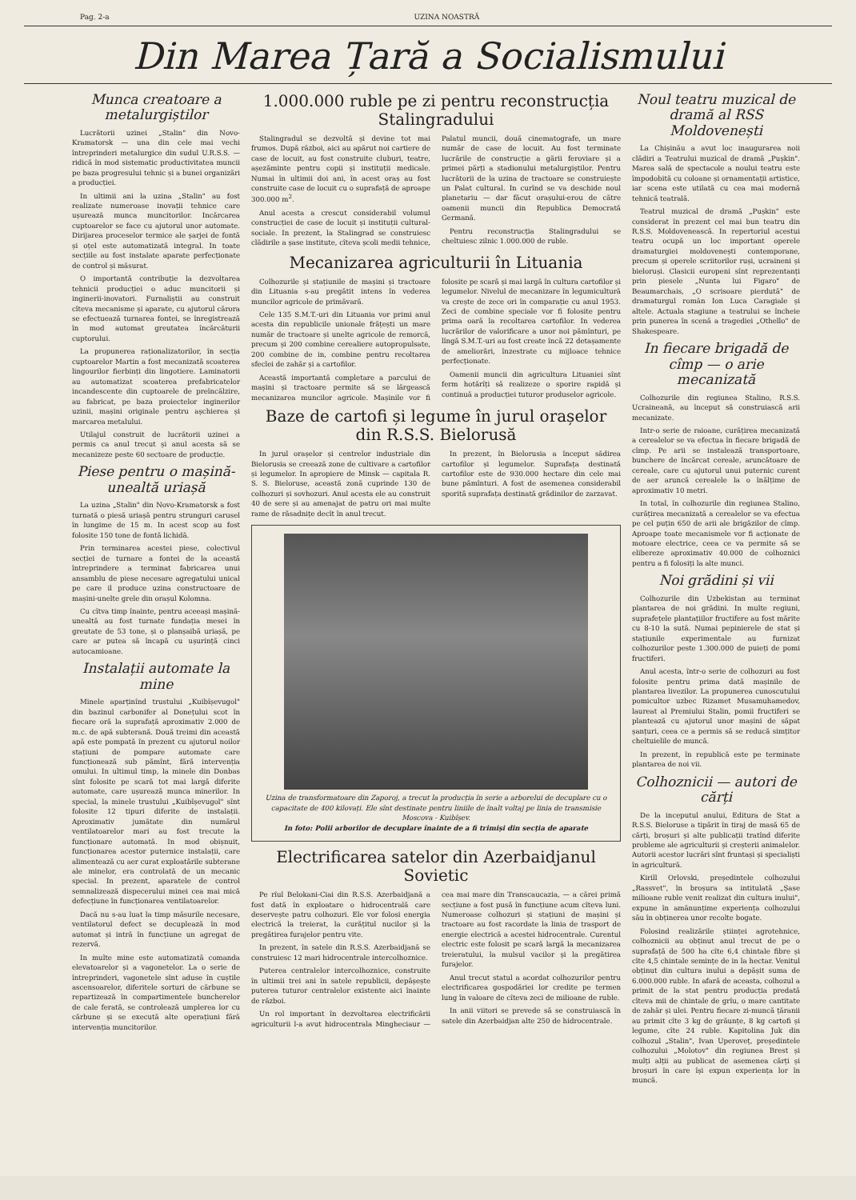Pag. 2-a UZINA NOASTRĂ
Din Marea Țară a Socialismului
Munca creatoare a metalurgiștilor
Lucrătorii uzinei „Stalin" din Novo-Kramatorsk — una din cele mai vechi întreprinderi metalurgice din sudul U.R.S.S. — ridică în mod sistematic productivitatea muncii pe baza progresului tehnic și a bunei organizări a producției.
In ultimii ani la uzina „Stalin" au fost realizate numeroase inovații tehnice care ușurează munca muncitorilor. Incărcarea cuptoarelor se face cu ajutorul unor automate. Dirijarea proceselor termice ale șarjei de fontă și oțel este automatizată integral. In toate secțiile au fost instalate aparate perfecționate de control și măsurat.
O importantă contribuție la dezvoltarea tehnicii producției o aduc muncitorii și inginerii-inovatori. Furnaliștii au construit cîteva mecanisme și aparate, cu ajutorul cărora se efectuează turnarea fontei, se înregistrează în mod automat greutatea încărcăturii cuptorului.
La propunerea raționalizatorilor, în secția cuptoarelor Martin a fost mecanizată scoaterea lingourilor fierbinți din lingotiere. Laminatorii au automatizat scoaterea prefabricatelor incandescente din cuptoarele de preîncălzire, au fabricat, pe baza proiectelor inginerilor uzinii, mașini originale pentru așchierea și marcarea metalului.
Utilajul construit de lucrătorii uzinei a permis ca anul trecut și anul acesta să se mecanizeze peste 60 sectoare de producție.
Piese pentru o mașină-unealtă uriașă
La uzina „Stalin" din Novo-Kramatorsk a fost turnată o piesă uriașă pentru strunguri carusel în lungime de 15 m. In acest scop au fost folosite 150 tone de fontă lichidă.
Prin terminarea acestei piese, colectivul secției de turnare a fontei de la această întreprindere a terminat fabricarea unui ansamblu de piese necesare agregatului unical pe care il produce uzina constructoare de mașini-unelte grele din orașul Kolomna.
Cu cîtva timp înainte, pentru aceeași mașină-unealtă au fost turnate fundația mesei în greutate de 53 tone, și o planșaibă uriașă, pe care ar putea să încapă cu ușurință cinci autocamioane.
Instalații automate la mine
Minele aparținînd trustului „Kuibîșevugol" din bazinul carbonifer al Donețului scot în fiecare oră la suprafață aproximativ 2.000 de m.c. de apă subterană. Două treimi din această apă este pompată în prezent cu ajutorul noilor stațiuni de pompare automate care funcționează sub pămînt, fără intervenția omului. In ultimul timp, la minele din Donbas sînt folosite pe scară tot mai largă diferite automate, care ușurează munca minerilor. In special, la minele trustului „Kuibîșevugol" sînt folosite 12 tipuri diferite de instalații. Aproximativ jumătate din numărul ventilatoarelor mari au fost trecute la funcționare automată. In mod obișnuit, funcționarea acestor puternice instalații, care alimentează cu aer curat exploatările subterane ale minelor, era controlată de un mecanic special. In prezent, aparatele de control semnalizează dispecerului minei cea mai mică defecțiune în funcționarea ventilatoarelor.
Dacă nu s-au luat la timp măsurile necesare, ventilatorul defect se decuplează în mod automat și intră în funcțiune un agregat de rezervă.
In multe mine este automatizată comanda elevatoarelor și a vagonetelor. La o serie de întreprinderi, vagonetele sînt aduse în cuștile ascensoarelor, diferitele sorturi de cărbune se repartizează în compartimentele buncherelor de cale ferată, se controlează umplerea lor cu cărbune și se execută alte operațiuni fără intervenția muncitorilor.
1.000.000 ruble pe zi pentru reconstrucția Stalingradului
Stalingradul se dezvoltă și devine tot mai frumos. După război, aici au apărut noi cartiere de case de locuit, au fost construite cluburi, teatre, așezăminte pentru copii și instituții medicale. Numai în ultimii doi ani, în acest oraș au fost construite case de locuit cu o suprafață de aproape 300.000 m<sup>2</sup>.
Anul acesta a crescut considerabil volumul construcției de case de locuit și instituții cultural-sociale. In prezent, la Stalingrad se construiesc clădirile a șase institute, cîteva școli medii tehnice, Palatul muncii, două cinematografe, un mare număr de case de locuit. Au fost terminate lucrările de construcție a gării feroviare și a primei părți a stadionului metalurgiștilor. Pentru lucrătorii de la uzina de tractoare se construiește un Palat cultural. In curînd se va deschide noul planetariu — dar făcut orașului-erou de către oamenii muncii din Republica Democrată Germană.
Pentru reconstrucția Stalingradului se cheltuiesc zilnic 1.000.000 de ruble.
Mecanizarea agriculturii în Lituania
Colhozurile și stațiunile de mașini și tractoare din Lituania s-au pregătit intens în vederea muncilor agricole de primăvară.
Cele 135 S.M.T.-uri din Lituania vor primi anul acesta din republicile unionale frățești un mare număr de tractoare și unelte agricole de remorcă, precum și 200 combine cerealiere autopropulsate, 200 combine de in, combine pentru recoltarea sfeclei de zahăr și a cartofilor.
Această importantă completare a parcului de mașini și tractoare permite să se lărgească mecanizarea muncilor agricole. Mașinile vor fi folosite pe scară și mai largă în cultura cartofilor și legumelor. Nivelul de mecanizare în legumicultură va crește de zece ori în comparație cu anul 1953. Zeci de combine speciale vor fi folosite pentru prima oară la recoltarea cartofilor. In vederea lucrărilor de valorificare a unor noi pămînturi, pe lîngă S.M.T.-uri au fost create încă 22 detașamente de ameliorări, înzestrate cu mijloace tehnice perfecționate.
Oamenii muncii din agricultura Lituaniei sînt ferm hotărîți să realizeze o sporire rapidă și continuă a producției tuturor produselor agricole.
Baze de cartofi și legume în jurul orașelor din R.S.S. Bielorusă
In jurul orașelor și centrelor industriale din Bielorusia se creează zone de cultivare a cartofilor și legumelor. In apropiere de Minsk — capitala R. S. S. Bieloruse, această zonă cuprinde 130 de colhozuri și sovhozuri. Anul acesta ele au construit 40 de sere și au amenajat de patru ori mai multe rame de răsadnițe decît în anul trecut.
In prezent, în Bielorusia a început sădirea cartofilor și legumelor. Suprafața destinată cartofilor este de 930.000 hectare din cele mai bune pămînturi. A fost de asemenea considerabil sporită suprafața destinată grădinilor de zarzavat.
Uzina de transformatoare din Zaporoj, a trecut la producția în serie a arborelui de decuplare cu o capacitate de 400 kilovați. Ele sînt destinate pentru liniile de înalt voltaj pe linia de transmisie Moscova - Kuibîșev.
In foto: Polii arborilor de decuplare înainte de a fi trimiși din secția de aparate
Electrificarea satelor din Azerbaidjanul Sovietic
Pe rîul Belokani-Ciai din R.S.S. Azerbaidjană a fost dată în exploatare o hidrocentrală care deservește patru colhozuri. Ele vor folosi energia electrică la treierat, la curățitul nucilor și la pregătirea furajelor pentru vite.
In prezent, în satele din R.S.S. Azerbaidjană se construiesc 12 mari hidrocentrale intercolhoznice.
Puterea centralelor intercolhoznice, construite în ultimii trei ani în satele republicii, depășește puterea tuturor centralelor existente aici înainte de război.
Un rol important în dezvoltarea electrificării agriculturii l-a avut hidrocentrala Mingheciaur — cea mai mare din Transcaucazia, — a cărei primă secțiune a fost pusă în funcțiune acum cîteva luni. Numeroase colhozuri și stațiuni de mașini și tractoare au fost racordate la linia de trasport de energie electrică a acestei hidrocentrale. Curentul electric este folosit pe scară largă la mecanizarea treieratului, la mulsul vacilor și la pregătirea furajelor.
Anul trecut statul a acordat colhozurilor pentru electrificarea gospodăriei lor credite pe termen lung în valoare de cîteva zeci de milioane de ruble.
In anii viitori se prevede să se construiască în satele din Azerbaidjan alte 250 de hidrocentrale.
Noul teatru muzical de dramă al RSS Moldovenești
La Chișinău a avut loc inaugurarea noii clădiri a Teatrului muzical de dramă „Pușkin". Marea sală de spectacole a noului teatru este împodobită cu coloane și ornamentații artistice, iar scena este utilată cu cea mai modernă tehnică teatrală.
Teatrul muzical de dramă „Pușkin" este considerat în prezent cel mai bun teatru din R.S.S. Moldovenească. In repertoriul acestui teatru ocupă un loc important operele dramaturgiei moldovenești contemporane, precum și operele scriitorilor ruși, ucraineni și bieloruși. Clasicii europeni sînt reprezentanți prin piesele „Nunta lui Figaro" de Beaumarchais, „O scrisoare pierdută" de dramaturgul român Ion Luca Caragiale și altele. Actuala stagiune a teatrului se încheie prin punerea în scenă a tragediei „Othello" de Shakespeare.
In fiecare brigadă de cîmp — o arie mecanizată
Colhozurile din regiunea Stalino, R.S.S. Ucraineană, au început să construiască arii mecanizate.
Intr-o serie de raioane, curățirea mecanizată a cerealelor se va efectua în fiecare brigadă de cîmp. Pe arii se instalează transportoare, bunchere de încărcat cereale, aruncătoare de cereale, care cu ajutorul unui puternic curent de aer aruncă cerealele la o înălțime de aproximativ 10 metri.
In total, în colhozurile din regiunea Stalino, curățirea mecanizată a cerealelor se va efectua pe cel puțin 650 de arii ale brigăzilor de cîmp. Aproape toate mecanismele vor fi acționate de motoare electrice, ceea ce va permite să se elibereze aproximativ 40.000 de colhoznici pentru a fi folosiți la alte munci.
Noi grădini și vii
Colhozurile din Uzbekistan au terminat plantarea de noi grădini. In multe regiuni, suprafețele plantațiilor fructifere au fost mărite cu 8-10 la sută. Numai pepinierele de stat și stațiunile experimentale au furnizat colhozurilor peste 1.300.000 de puieți de pomi fructiferi.
Anul acesta, într-o serie de colhozuri au fost folosite pentru prima dată mașinile de plantarea livezilor. La propunerea cunoscutului pomicultor uzbec Rizamet Musamuhamedov, laureat al Premiului Stalin, pomii fructiferi se plantează cu ajutorul unor mașini de săpat șanțuri, ceea ce a permis să se reducă simțitor cheltuielile de muncă.
In prezent, în republică este pe terminate plantarea de noi vii.
Colhoznicii — autori de cărți
De la inceputul anului, Editura de Stat a R.S.S. Bieloruse a tipărit în tiraj de masă 65 de cărți, broșuri și alte publicații tratînd diferite probleme ale agriculturii și creșterii animalelor. Autorii acestor lucrări sînt fruntași și specialiști în agricultură.
Kirill Orlovski, președintele colhozului „Rassvet", în broșura sa intitulată „Șase milioane ruble venit realizat din cultura inului", expune în amănunțime experiența colhozului său în obținerea unor recolte bogate.
Folosind realizările științei agrotehnice, colhoznicii au obținut anul trecut de pe o suprafață de 500 ha cîte 6,4 chintale fibre și cîte 4,5 chintale semințe de in la hectar. Venitul obținut din cultura inului a depășit suma de 6.000.000 ruble. In afară de aceasta, colhozul a primit de la stat pentru producția predată cîteva mii de chintale de grîu, o mare cantitate de zahăr și ulei. Pentru fiecare zi-muncă țăranii au primit cîte 3 kg de grăunțe, 8 kg cartofi și legume, cîte 24 ruble. Kapitolina Juk din colhozul „Stalin", Ivan Uperoveț, președintele colhozului „Molotov" din regiunea Brest și mulți alții au publicat de asemenea cărți și broșuri în care își expun experiența lor în muncă.